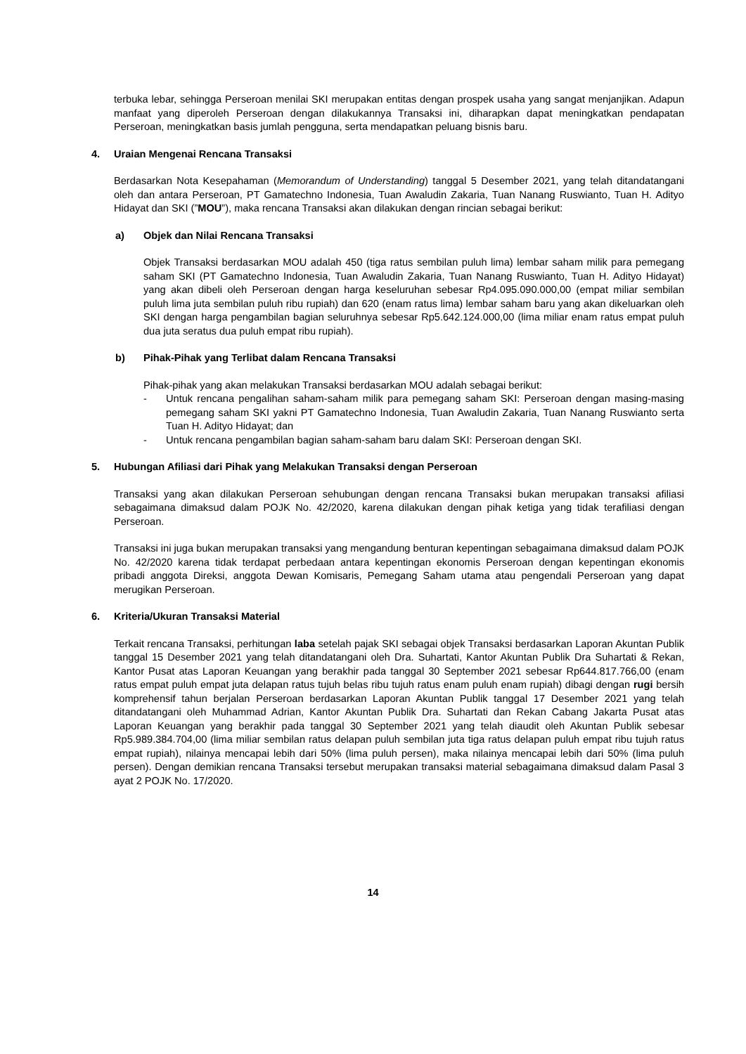terbuka lebar, sehingga Perseroan menilai SKI merupakan entitas dengan prospek usaha yang sangat menjanjikan. Adapun manfaat yang diperoleh Perseroan dengan dilakukannya Transaksi ini, diharapkan dapat meningkatkan pendapatan Perseroan, meningkatkan basis jumlah pengguna, serta mendapatkan peluang bisnis baru.
4. Uraian Mengenai Rencana Transaksi
Berdasarkan Nota Kesepahaman (Memorandum of Understanding) tanggal 5 Desember 2021, yang telah ditandatangani oleh dan antara Perseroan, PT Gamatechno Indonesia, Tuan Awaludin Zakaria, Tuan Nanang Ruswianto, Tuan H. Adityo Hidayat dan SKI (”MOU”), maka rencana Transaksi akan dilakukan dengan rincian sebagai berikut:
a) Objek dan Nilai Rencana Transaksi
Objek Transaksi berdasarkan MOU adalah 450 (tiga ratus sembilan puluh lima) lembar saham milik para pemegang saham SKI (PT Gamatechno Indonesia, Tuan Awaludin Zakaria, Tuan Nanang Ruswianto, Tuan H. Adityo Hidayat) yang akan dibeli oleh Perseroan dengan harga keseluruhan sebesar Rp4.095.090.000,00 (empat miliar sembilan puluh lima juta sembilan puluh ribu rupiah) dan 620 (enam ratus lima) lembar saham baru yang akan dikeluarkan oleh SKI dengan harga pengambilan bagian seluruhnya sebesar Rp5.642.124.000,00 (lima miliar enam ratus empat puluh dua juta seratus dua puluh empat ribu rupiah).
b) Pihak-Pihak yang Terlibat dalam Rencana Transaksi
Pihak-pihak yang akan melakukan Transaksi berdasarkan MOU adalah sebagai berikut:
- Untuk rencana pengalihan saham-saham milik para pemegang saham SKI: Perseroan dengan masing-masing pemegang saham SKI yakni PT Gamatechno Indonesia, Tuan Awaludin Zakaria, Tuan Nanang Ruswianto serta Tuan H. Adityo Hidayat; dan
- Untuk rencana pengambilan bagian saham-saham baru dalam SKI: Perseroan dengan SKI.
5. Hubungan Afiliasi dari Pihak yang Melakukan Transaksi dengan Perseroan
Transaksi yang akan dilakukan Perseroan sehubungan dengan rencana Transaksi bukan merupakan transaksi afiliasi sebagaimana dimaksud dalam POJK No. 42/2020, karena dilakukan dengan pihak ketiga yang tidak terafiliasi dengan Perseroan.
Transaksi ini juga bukan merupakan transaksi yang mengandung benturan kepentingan sebagaimana dimaksud dalam POJK No. 42/2020 karena tidak terdapat perbedaan antara kepentingan ekonomis Perseroan dengan kepentingan ekonomis pribadi anggota Direksi, anggota Dewan Komisaris, Pemegang Saham utama atau pengendali Perseroan yang dapat merugikan Perseroan.
6. Kriteria/Ukuran Transaksi Material
Terkait rencana Transaksi, perhitungan laba setelah pajak SKI sebagai objek Transaksi berdasarkan Laporan Akuntan Publik tanggal 15 Desember 2021 yang telah ditandatangani oleh Dra. Suhartati, Kantor Akuntan Publik Dra Suhartati & Rekan, Kantor Pusat atas Laporan Keuangan yang berakhir pada tanggal 30 September 2021 sebesar Rp644.817.766,00 (enam ratus empat puluh empat juta delapan ratus tujuh belas ribu tujuh ratus enam puluh enam rupiah) dibagi dengan rugi bersih komprehensif tahun berjalan Perseroan berdasarkan Laporan Akuntan Publik tanggal 17 Desember 2021 yang telah ditandatangani oleh Muhammad Adrian, Kantor Akuntan Publik Dra. Suhartati dan Rekan Cabang Jakarta Pusat atas Laporan Keuangan yang berakhir pada tanggal 30 September 2021 yang telah diaudit oleh Akuntan Publik sebesar Rp5.989.384.704,00 (lima miliar sembilan ratus delapan puluh sembilan juta tiga ratus delapan puluh empat ribu tujuh ratus empat rupiah), nilainya mencapai lebih dari 50% (lima puluh persen), maka nilainya mencapai lebih dari 50% (lima puluh persen). Dengan demikian rencana Transaksi tersebut merupakan transaksi material sebagaimana dimaksud dalam Pasal 3 ayat 2 POJK No. 17/2020.
14